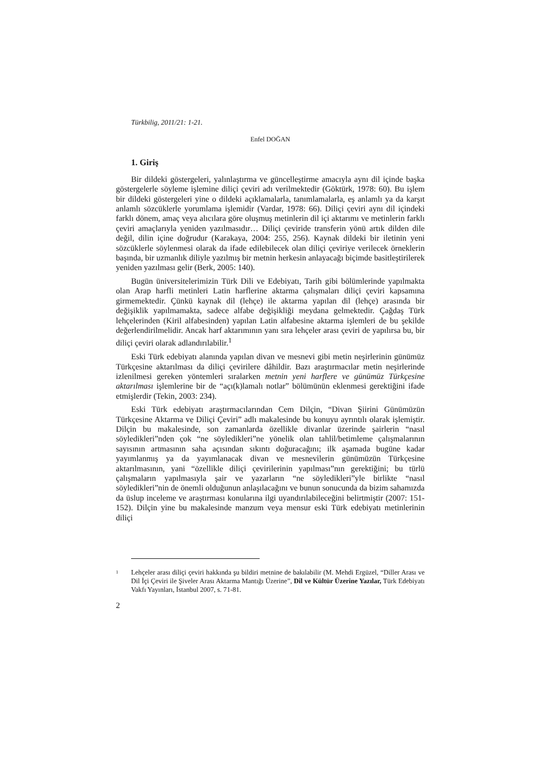Türkbilig, 2011/21: 1-21.
Enfel DOĞAN
1. Giriş
Bir dildeki göstergeleri, yalınlaştırma ve güncelleştirme amacıyla aynı dil içinde başka göstergelerle söyleme işlemine diliçi çeviri adı verilmektedir (Göktürk, 1978: 60). Bu işlem bir dildeki göstergeleri yine o dildeki açıklamalarla, tanımlamalarla, eş anlamlı ya da karşıt anlamlı sözcüklerle yorumlama işlemidir (Vardar, 1978: 66). Diliçi çeviri aynı dil içindeki farklı dönem, amaç veya alıcılara göre oluşmuş metinlerin dil içi aktarımı ve metinlerin farklı çeviri amaçlarıyla yeniden yazılmasıdır… Diliçi çeviride transferin yönü artık dilden dile değil, dilin içine doğrudur (Karakaya, 2004: 255, 256). Kaynak dildeki bir iletinin yeni sözcüklerle söylenmesi olarak da ifade edilebilecek olan diliçi çeviriye verilecek örneklerin başında, bir uzmanlık diliyle yazılmış bir metnin herkesin anlayacağı biçimde basitleştirilerek yeniden yazılması gelir (Berk, 2005: 140).
Bugün üniversitelerimizin Türk Dili ve Edebiyatı, Tarih gibi bölümlerinde yapılmakta olan Arap harfli metinleri Latin harflerine aktarma çalışmaları diliçi çeviri kapsamına girmemektedir. Çünkü kaynak dil (lehçe) ile aktarma yapılan dil (lehçe) arasında bir değişiklik yapılmamakta, sadece alfabe değişikliği meydana gelmektedir. Çağdaş Türk lehçelerinden (Kiril alfabesinden) yapılan Latin alfabesine aktarma işlemleri de bu şekilde değerlendirilmelidir. Ancak harf aktarımının yanı sıra lehçeler arası çeviri de yapılırsa bu, bir diliçi çeviri olarak adlandırılabilir.<sup>1</sup>
Eski Türk edebiyatı alanında yapılan divan ve mesnevi gibi metin neşirlerinin günümüz Türkçesine aktarılması da diliçi çevirilere dâhildir. Bazı araştırmacılar metin neşirlerinde izlenilmesi gereken yöntemleri sıralarken metnin yeni harflere ve günümüz Türkçesine aktarılması işlemlerine bir de “açı(k)lamalı notlar” bölümünün eklenmesi gerektiğini ifade etmişlerdir (Tekin, 2003: 234).
Eski Türk edebiyatı araştırmacılarından Cem Dilçin, “Divan Şiirini Günümüzün Türkçesine Aktarma ve Diliçi Çeviri” adlı makalesinde bu konuyu ayrıntılı olarak işlemiştir. Dilçin bu makalesinde, son zamanlarda özellikle divanlar üzerinde şairlerin “nasıl söyledikleri”nden çok “ne söyledikleri”ne yönelik olan tahlil/betimleme çalışmalarının sayısının artmasının saha açısından sıkıntı doğuracağını; ilk aşamada bugüne kadar yayımlanmış ya da yayımlanacak divan ve mesnevilerin günümüzün Türkçesine aktarılmasının, yani “özellikle diliçi çevirilerinin yapılması”nın gerektiğini; bu türlü çalışmaların yapılmasıyla şair ve yazarların “ne söyledikleri”yle birlikte “nasıl söyledikleri”nin de önemli olduğunun anlaşılacağını ve bunun sonucunda da bizim sahamızda da üslup inceleme ve araştırması konularına ilgi uyandırılabileceğini belirtmiştir (2007: 151-152). Dilçin yine bu makalesinde manzum veya mensur eski Türk edebiyatı metinlerinin diliçi
<sup>1</sup> Lehçeler arası diliçi çeviri hakkında şu bildiri metnine de bakılabilir (M. Mehdi Ergüzel, “Diller Arası ve Dil İçi Çeviri ile Şiveler Arası Aktarma Mantığı Üzerine”, Dil ve Kültür Üzerine Yazılar, Türk Edebiyatı Vakfı Yayınları, İstanbul 2007, s. 71-81.
2